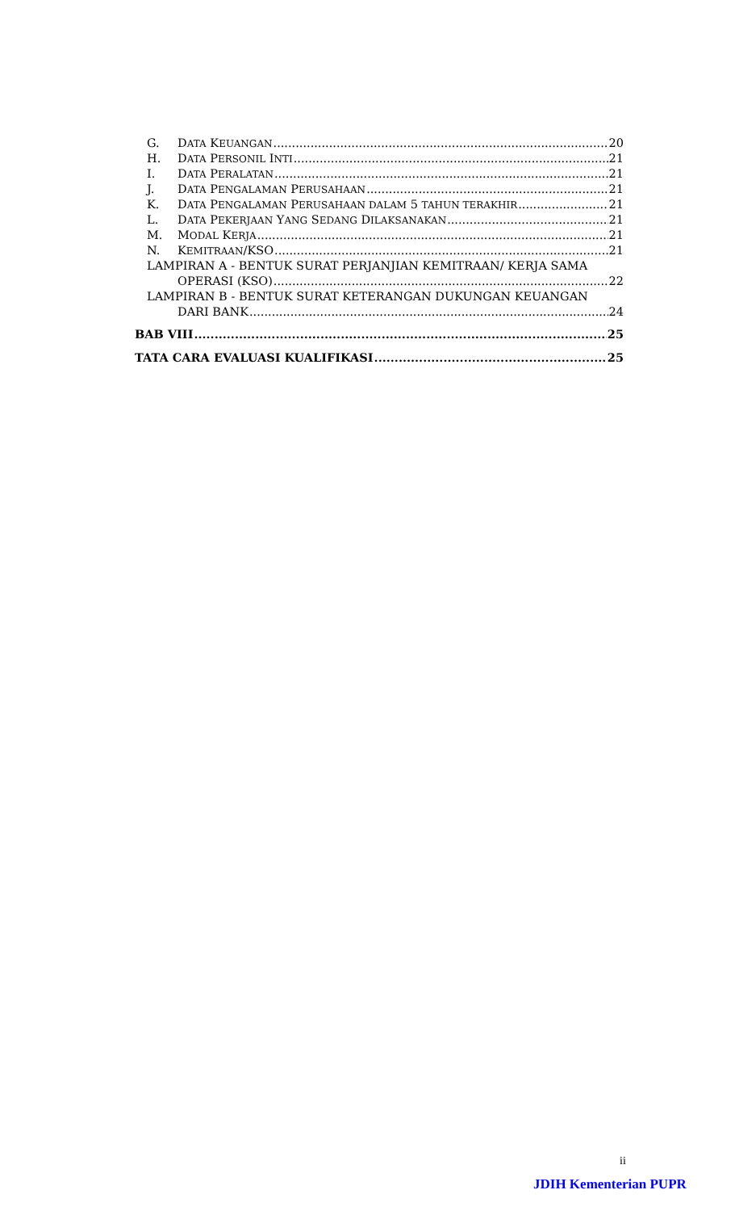G. DATA KEUANGAN 20
H. DATA PERSONIL INTI 21
I. DATA PERALATAN 21
J. DATA PENGALAMAN PERUSAHAAN 21
K. DATA PENGALAMAN PERUSAHAAN DALAM 5 TAHUN TERAKHIR 21
L. DATA PEKERJAAN YANG SEDANG DILAKSANAKAN 21
M. MODAL KERJA 21
N. KEMITRAAN/KSO 21
LAMPIRAN A - BENTUK SURAT PERJANJIAN KEMITRAAN/ KERJA SAMA
OPERASI (KSO) 22
LAMPIRAN B - BENTUK SURAT KETERANGAN DUKUNGAN KEUANGAN
DARI BANK 24
BAB VIII 25
TATA CARA EVALUASI KUALIFIKASI 25
ii
JDIH Kementerian PUPR